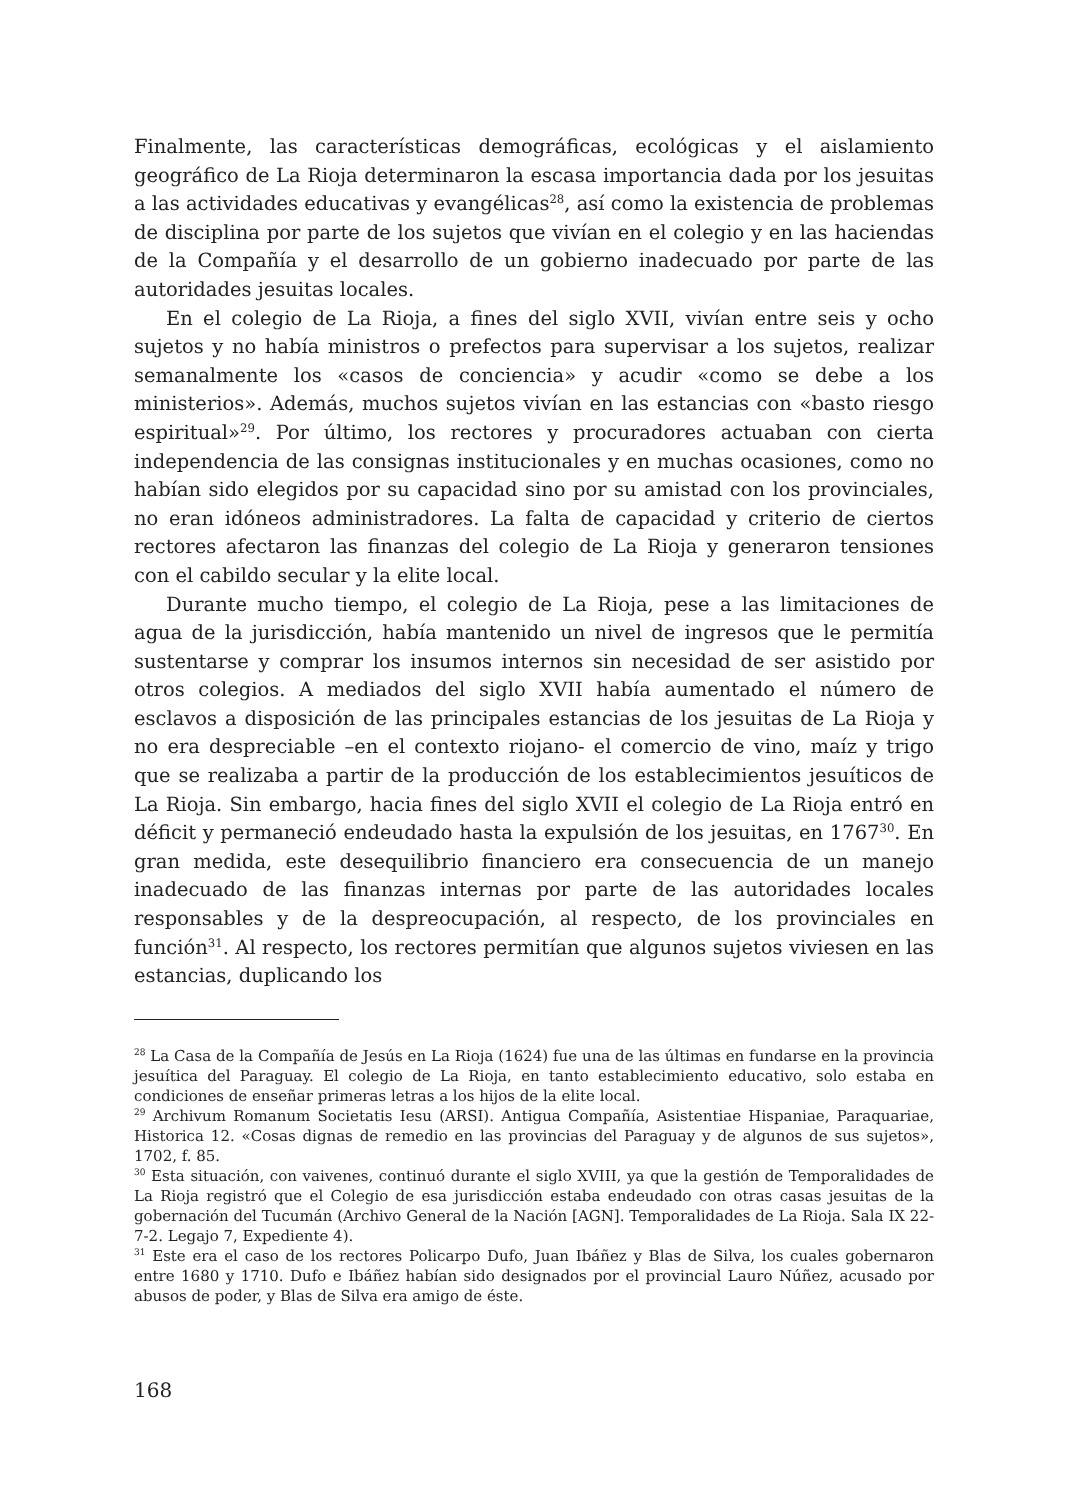Finalmente, las características demográficas, ecológicas y el aislamiento geográfico de La Rioja determinaron la escasa importancia dada por los jesuitas a las actividades educativas y evangélicas<sup>28</sup>, así como la existencia de problemas de disciplina por parte de los sujetos que vivían en el colegio y en las haciendas de la Compañía y el desarrollo de un gobierno inadecuado por parte de las autoridades jesuitas locales.
En el colegio de La Rioja, a fines del siglo XVII, vivían entre seis y ocho sujetos y no había ministros o prefectos para supervisar a los sujetos, realizar semanalmente los «casos de conciencia» y acudir «como se debe a los ministerios». Además, muchos sujetos vivían en las estancias con «basto riesgo espiritual»<sup>29</sup>. Por último, los rectores y procuradores actuaban con cierta independencia de las consignas institucionales y en muchas ocasiones, como no habían sido elegidos por su capacidad sino por su amistad con los provinciales, no eran idóneos administradores. La falta de capacidad y criterio de ciertos rectores afectaron las finanzas del colegio de La Rioja y generaron tensiones con el cabildo secular y la elite local.
Durante mucho tiempo, el colegio de La Rioja, pese a las limitaciones de agua de la jurisdicción, había mantenido un nivel de ingresos que le permitía sustentarse y comprar los insumos internos sin necesidad de ser asistido por otros colegios. A mediados del siglo XVII había aumentado el número de esclavos a disposición de las principales estancias de los jesuitas de La Rioja y no era despreciable –en el contexto riojano- el comercio de vino, maíz y trigo que se realizaba a partir de la producción de los establecimientos jesuíticos de La Rioja. Sin embargo, hacia fines del siglo XVII el colegio de La Rioja entró en déficit y permaneció endeudado hasta la expulsión de los jesuitas, en 1767<sup>30</sup>. En gran medida, este desequilibrio financiero era consecuencia de un manejo inadecuado de las finanzas internas por parte de las autoridades locales responsables y de la despreocupación, al respecto, de los provinciales en función<sup>31</sup>. Al respecto, los rectores permitían que algunos sujetos viviesen en las estancias, duplicando los
<sup>28</sup> La Casa de la Compañía de Jesús en La Rioja (1624) fue una de las últimas en fundarse en la provincia jesuítica del Paraguay. El colegio de La Rioja, en tanto establecimiento educativo, solo estaba en condiciones de enseñar primeras letras a los hijos de la elite local.
<sup>29</sup> Archivum Romanum Societatis Iesu (ARSI). Antigua Compañía, Asistentiae Hispaniae, Paraquariae, Historica 12. «Cosas dignas de remedio en las provincias del Paraguay y de algunos de sus sujetos», 1702, f. 85.
<sup>30</sup> Esta situación, con vaivenes, continuó durante el siglo XVIII, ya que la gestión de Temporalidades de La Rioja registró que el Colegio de esa jurisdicción estaba endeudado con otras casas jesuitas de la gobernación del Tucumán (Archivo General de la Nación [AGN]. Temporalidades de La Rioja. Sala IX 22-7-2. Legajo 7, Expediente 4).
<sup>31</sup> Este era el caso de los rectores Policarpo Dufo, Juan Ibáñez y Blas de Silva, los cuales gobernaron entre 1680 y 1710. Dufo e Ibáñez habían sido designados por el provincial Lauro Núñez, acusado por abusos de poder, y Blas de Silva era amigo de éste.
168